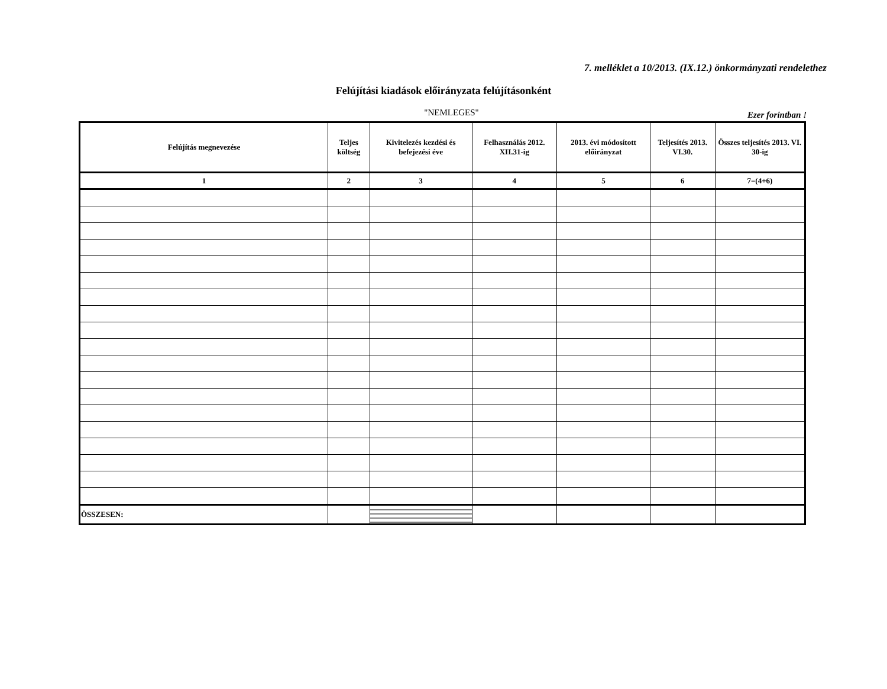7. melléklet a 10/2013. (IX.12.) önkormányzati rendelethez
Felújítási kiadások előirányzata felújításonként
"NEMLEGES"
Ezer forintban !
| Felújítás megnevezése | Teljes költség | Kivitelezés kezdési és befejezési éve | Felhasználás 2012. XII.31-ig | 2013. évi módosított előirányzat | Teljesítés 2013. VI.30. | Összes teljesítés 2013. VI. 30-ig |
| --- | --- | --- | --- | --- | --- | --- |
| 1 | 2 | 3 | 4 | 5 | 6 | 7=(4+6) |
| ÖSSZESEN: | | | | | | |